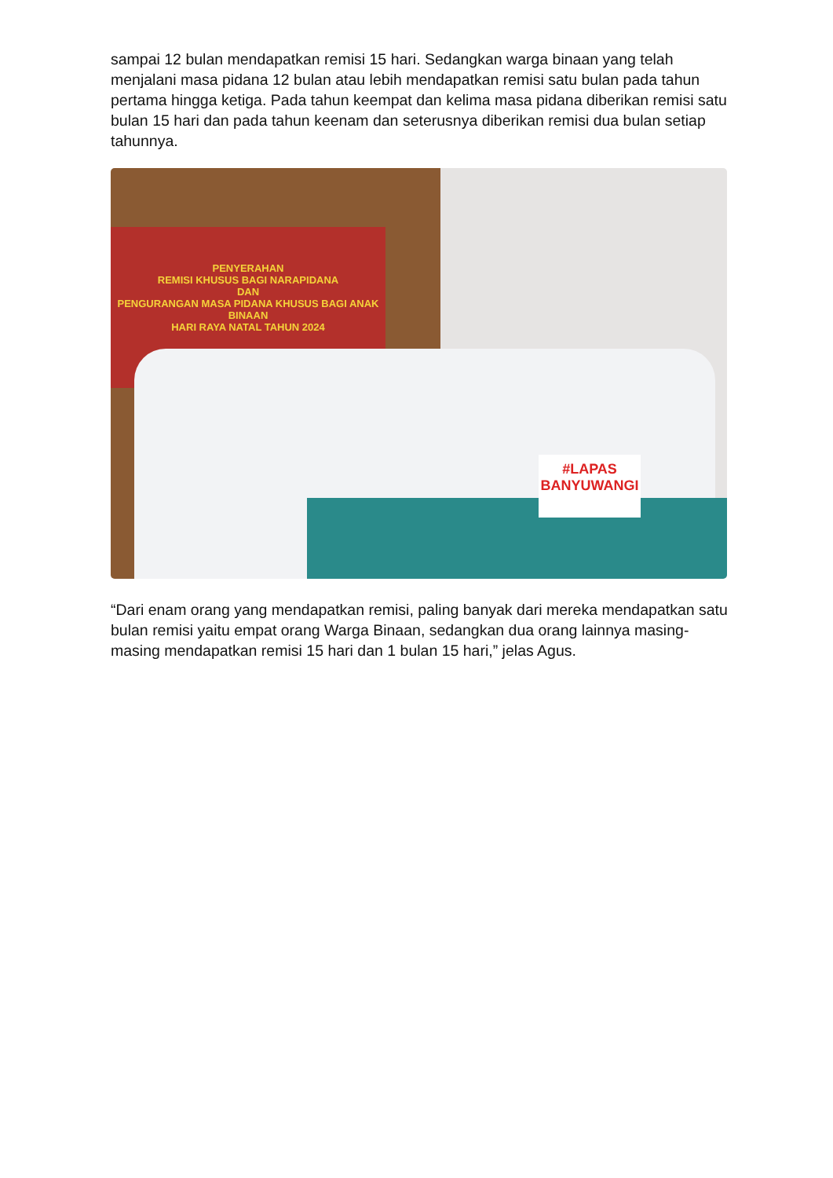sampai 12 bulan mendapatkan remisi 15 hari. Sedangkan warga binaan yang telah menjalani masa pidana 12 bulan atau lebih mendapatkan remisi satu bulan pada tahun pertama hingga ketiga. Pada tahun keempat dan kelima masa pidana diberikan remisi satu bulan 15 hari dan pada tahun keenam dan seterusnya diberikan remisi dua bulan setiap tahunnya.
PENYERAHAN
REMISI KHUSUS BAGI NARAPIDANA
DAN
PENGURANGAN MASA PIDANA KHUSUS BAGI ANAK BINAAN
HARI RAYA NATAL TAHUN 2024
#LAPAS
BANYUWANGI
“Dari enam orang yang mendapatkan remisi, paling banyak dari mereka mendapatkan satu bulan remisi yaitu empat orang Warga Binaan, sedangkan dua orang lainnya masing-masing mendapatkan remisi 15 hari dan 1 bulan 15 hari,” jelas Agus.